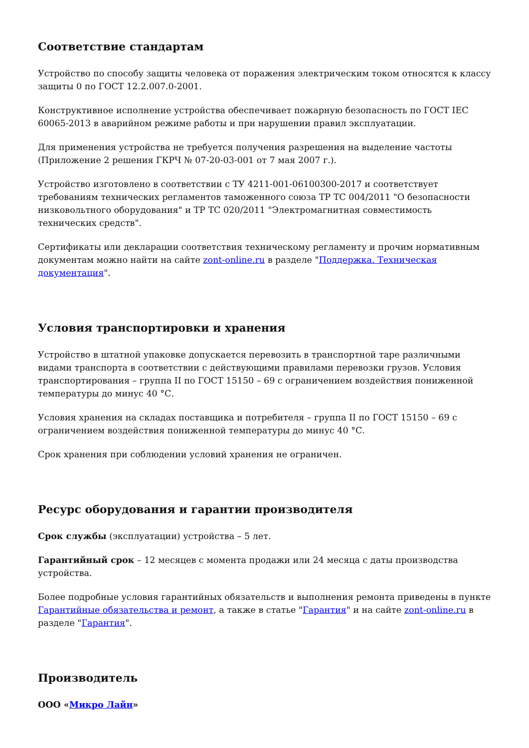Соответствие стандартам
Устройство по способу защиты человека от поражения электрическим током относятся к классу защиты 0 по ГОСТ 12.2.007.0-2001.
Конструктивное исполнение устройства обеспечивает пожарную безопасность по ГОСТ IEC 60065-2013 в аварийном режиме работы и при нарушении правил эксплуатации.
Для применения устройства не требуется получения разрешения на выделение частоты (Приложение 2 решения ГКРЧ № 07-20-03-001 от 7 мая 2007 г.).
Устройство изготовлено в соответствии с ТУ 4211-001-06100300-2017 и соответствует требованиям технических регламентов таможенного союза ТР ТС 004/2011 "О безопасности низковольтного оборудования" и ТР ТС 020/2011 "Электромагнитная совместимость технических средств".
Сертификаты или декларации соответствия техническому регламенту и прочим нормативным документам можно найти на сайте zont-online.ru в разделе "Поддержка. Техническая документация".
Условия транспортировки и хранения
Устройство в штатной упаковке допускается перевозить в транспортной таре различными видами транспорта в соответствии с действующими правилами перевозки грузов. Условия транспортирования – группа II по ГОСТ 15150 – 69 с ограничением воздействия пониженной температуры до минус 40 °С.
Условия хранения на складах поставщика и потребителя – группа II по ГОСТ 15150 – 69 с ограничением воздействия пониженной температуры до минус 40 °С.
Срок хранения при соблюдении условий хранения не ограничен.
Ресурс оборудования и гарантии производителя
Срок службы (эксплуатации) устройства – 5 лет.
Гарантийный срок – 12 месяцев с момента продажи или 24 месяца с даты производства устройства.
Более подробные условия гарантийных обязательств и выполнения ремонта приведены в пункте Гарантийные обязательства и ремонт, а также в статье "Гарантия" и на сайте zont-online.ru в разделе "Гарантия".
Производитель
ООО «Микро Лайн»